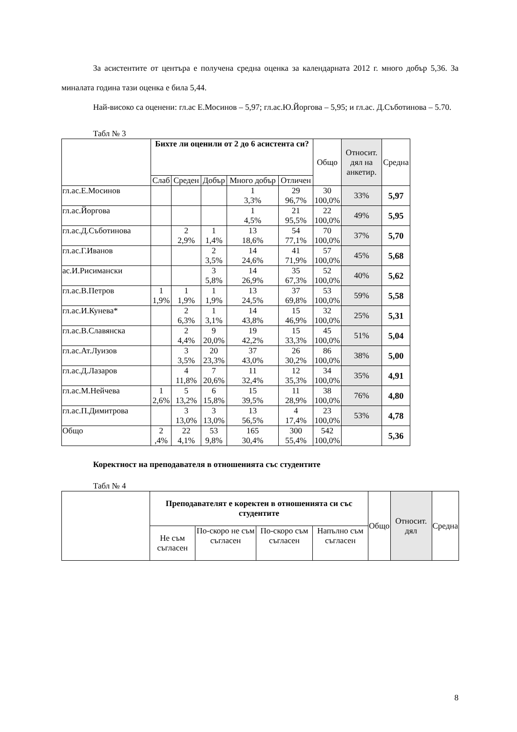За асистентите от центъра е получена средна оценка за календарната 2012 г. много добър 5,36. За миналата година тази оценка е била 5,44.
Най-високо са оценени: гл.ас Е.Мосинов – 5,97; гл.ас.Ю.Йоргова – 5,95; и гл.ас. Д.Съботинова – 5.70.
Табл № 3
| | Бихте ли оценили от 2 до 6 асистента си? | | | | | Общо | Относит. дял на анкетир. | Средна |
| --- | --- | --- | --- | --- | --- | --- | --- | --- |
| | Слаб | Среден | Добър | Много добър | Отличен | | | |
| гл.ас.Е.Мосинов | | | | 1 3,3% | 29 96,7% | 30 100,0% | 33% | 5,97 |
| гл.ас.Йоргова | | | | 1 4,5% | 21 95,5% | 22 100,0% | 49% | 5,95 |
| гл.ас.Д.Съботинова | | 2 2,9% | 1 1,4% | 13 18,6% | 54 77,1% | 70 100,0% | 37% | 5,70 |
| гл.ас.Г.Иванов | | | 2 3,5% | 14 24,6% | 41 71,9% | 57 100,0% | 45% | 5,68 |
| ас.И.Рисимански | | | 3 5,8% | 14 26,9% | 35 67,3% | 52 100,0% | 40% | 5,62 |
| гл.ас.В.Петров | 1 1,9% | 1 1,9% | 1 1,9% | 13 24,5% | 37 69,8% | 53 100,0% | 59% | 5,58 |
| гл.ас.И.Кунева* | | 2 6,3% | 1 3,1% | 14 43,8% | 15 46,9% | 32 100,0% | 25% | 5,31 |
| гл.ас.В.Славянска | | 2 4,4% | 9 20,0% | 19 42,2% | 15 33,3% | 45 100,0% | 51% | 5,04 |
| гл.ас.Ат.Луизов | | 3 3,5% | 20 23,3% | 37 43,0% | 26 30,2% | 86 100,0% | 38% | 5,00 |
| гл.ас.Д.Лазаров | | 4 11,8% | 7 20,6% | 11 32,4% | 12 35,3% | 34 100,0% | 35% | 4,91 |
| гл.ас.М.Нейчева | 1 2,6% | 5 13,2% | 6 15,8% | 15 39,5% | 11 28,9% | 38 100,0% | 76% | 4,80 |
| гл.ас.П.Димитрова | | 3 13,0% | 3 13,0% | 13 56,5% | 4 17,4% | 23 100,0% | 53% | 4,78 |
| Общо | 2 ,4% | 22 4,1% | 53 9,8% | 165 30,4% | 300 55,4% | 542 100,0% | | 5,36 |
Коректност на преподавателя в отношенията със студентите
Табл № 4
| | Преподавателят е коректен в отношенията си със студентите | | | | Общо | Относит. дял | Средна |
| --- | --- | --- | --- | --- | --- | --- | --- |
| | Не съм съгласен | По-скоро не съм съгласен | По-скоро съм съгласен | Напълно съм съгласен | | | |
8